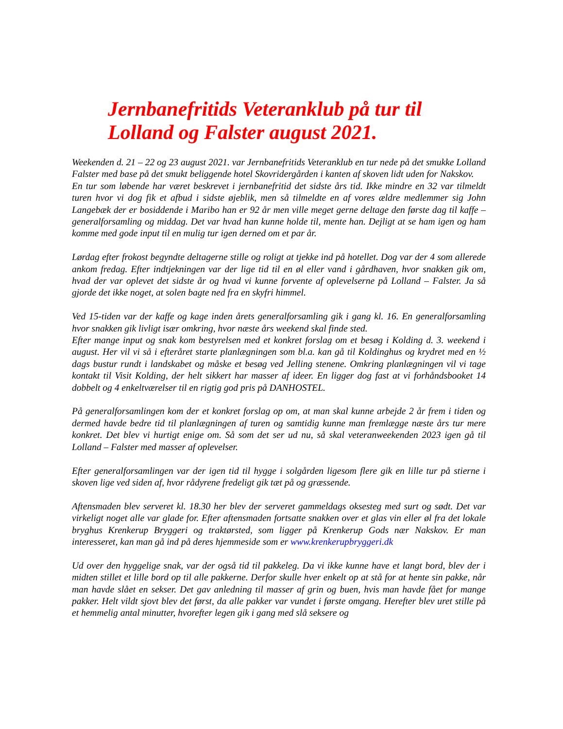Jernbanefritids Veteranklub på tur til
Lolland og Falster august 2021.
Weekenden d. 21 – 22 og 23 august 2021. var Jernbanefritids Veteranklub en tur nede på det smukke Lolland Falster med base på det smukt beliggende hotel Skovridergården i kanten af skoven lidt uden for Nakskov.
En tur som løbende har været beskrevet i jernbanefritid det sidste års tid. Ikke mindre en 32 var tilmeldt turen hvor vi dog fik et afbud i sidste øjeblik, men så tilmeldte en af vores ældre medlemmer sig John Langebæk der er bosiddende i Maribo han er 92 år men ville meget gerne deltage den første dag til kaffe – generalforsamling og middag. Det var hvad han kunne holde til, mente han. Dejligt at se ham igen og ham komme med gode input til en mulig tur igen derned om et par år.
Lørdag efter frokost begyndte deltagerne stille og roligt at tjekke ind på hotellet. Dog var der 4 som allerede ankom fredag. Efter indtjekningen var der lige tid til en øl eller vand i gårdhaven, hvor snakken gik om, hvad der var oplevet det sidste år og hvad vi kunne forvente af oplevelserne på Lolland – Falster. Ja så gjorde det ikke noget, at solen bagte ned fra en skyfri himmel.
Ved 15-tiden var der kaffe og kage inden årets generalforsamling gik i gang kl. 16. En generalforsamling hvor snakken gik livligt især omkring, hvor næste års weekend skal finde sted.
Efter mange input og snak kom bestyrelsen med et konkret forslag om et besøg i Kolding d. 3. weekend i august. Her vil vi så i efteråret starte planlægningen som bl.a. kan gå til Koldinghus og krydret med en ½ dags bustur rundt i landskabet og måske et besøg ved Jelling stenene. Omkring planlægningen vil vi tage kontakt til Visit Kolding, der helt sikkert har masser af ideer. En ligger dog fast at vi forhåndsbooket 14 dobbelt og 4 enkeltværelser til en rigtig god pris på DANHOSTEL.
På generalforsamlingen kom der et konkret forslag op om, at man skal kunne arbejde 2 år frem i tiden og dermed havde bedre tid til planlægningen af turen og samtidig kunne man fremlægge næste års tur mere konkret. Det blev vi hurtigt enige om. Så som det ser ud nu, så skal veteranweekenden 2023 igen gå til Lolland – Falster med masser af oplevelser.
Efter generalforsamlingen var der igen tid til hygge i solgården ligesom flere gik en lille tur på stierne i skoven lige ved siden af, hvor rådyrene fredeligt gik tæt på og græssende.
Aftensmaden blev serveret kl. 18.30 her blev der serveret gammeldags oksesteg med surt og sødt. Det var virkeligt noget alle var glade for. Efter aftensmaden fortsatte snakken over et glas vin eller øl fra det lokale bryghus Krenkerup Bryggeri og traktørsted, som ligger på Krenkerup Gods nær Nakskov. Er man interesseret, kan man gå ind på deres hjemmeside som er www.krenkerupbryggeri.dk
Ud over den hyggelige snak, var der også tid til pakkeleg. Da vi ikke kunne have et langt bord, blev der i midten stillet et lille bord op til alle pakkerne. Derfor skulle hver enkelt op at stå for at hente sin pakke, når man havde slået en sekser. Det gav anledning til masser af grin og buen, hvis man havde fået for mange pakker. Helt vildt sjovt blev det først, da alle pakker var vundet i første omgang. Herefter blev uret stille på et hemmelig antal minutter, hvorefter legen gik i gang med slå seksere og